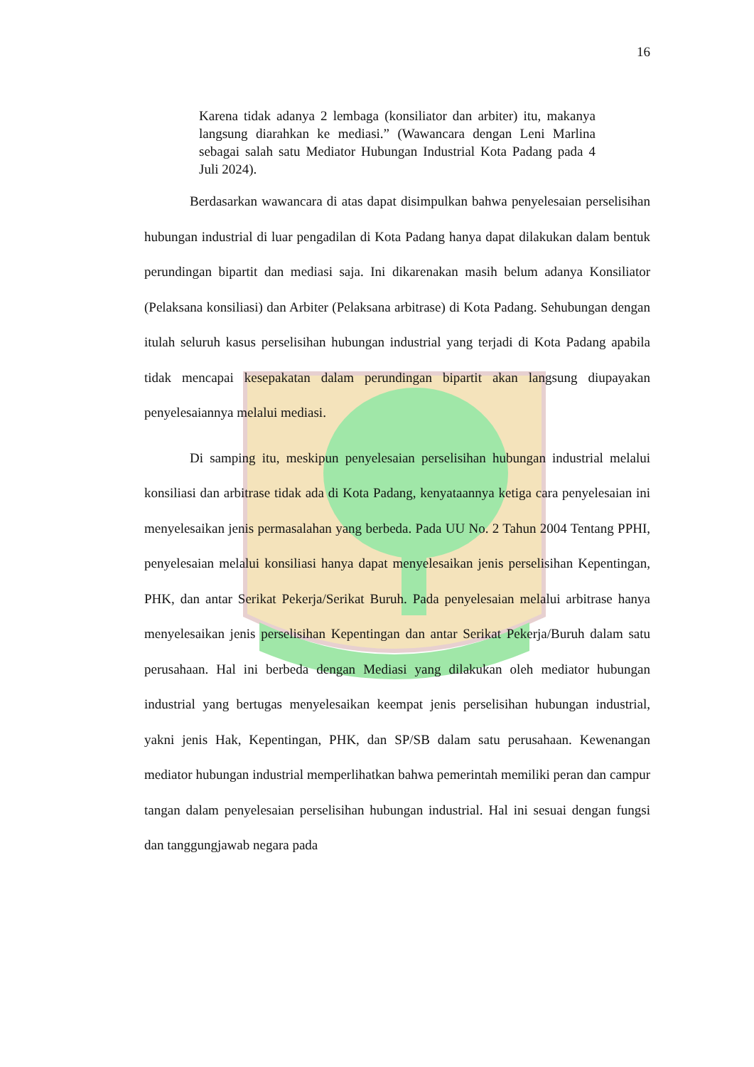16
Karena tidak adanya 2 lembaga (konsiliator dan arbiter) itu, makanya langsung diarahkan ke mediasi.” (Wawancara dengan Leni Marlina sebagai salah satu Mediator Hubungan Industrial Kota Padang pada 4 Juli 2024).
Berdasarkan wawancara di atas dapat disimpulkan bahwa penyelesaian perselisihan hubungan industrial di luar pengadilan di Kota Padang hanya dapat dilakukan dalam bentuk perundingan bipartit dan mediasi saja. Ini dikarenakan masih belum adanya Konsiliator (Pelaksana konsiliasi) dan Arbiter (Pelaksana arbitrase) di Kota Padang. Sehubungan dengan itulah seluruh kasus perselisihan hubungan industrial yang terjadi di Kota Padang apabila tidak mencapai kesepakatan dalam perundingan bipartit akan langsung diupayakan penyelesaiannya melalui mediasi.
Di samping itu, meskipun penyelesaian perselisihan hubungan industrial melalui konsiliasi dan arbitrase tidak ada di Kota Padang, kenyataannya ketiga cara penyelesaian ini menyelesaikan jenis permasalahan yang berbeda. Pada UU No. 2 Tahun 2004 Tentang PPHI, penyelesaian melalui konsiliasi hanya dapat menyelesaikan jenis perselisihan Kepentingan, PHK, dan antar Serikat Pekerja/Serikat Buruh. Pada penyelesaian melalui arbitrase hanya menyelesaikan jenis perselisihan Kepentingan dan antar Serikat Pekerja/Buruh dalam satu perusahaan. Hal ini berbeda dengan Mediasi yang dilakukan oleh mediator hubungan industrial yang bertugas menyelesaikan keempat jenis perselisihan hubungan industrial, yakni jenis Hak, Kepentingan, PHK, dan SP/SB dalam satu perusahaan. Kewenangan mediator hubungan industrial memperlihatkan bahwa pemerintah memiliki peran dan campur tangan dalam penyelesaian perselisihan hubungan industrial. Hal ini sesuai dengan fungsi dan tanggungjawab negara pada